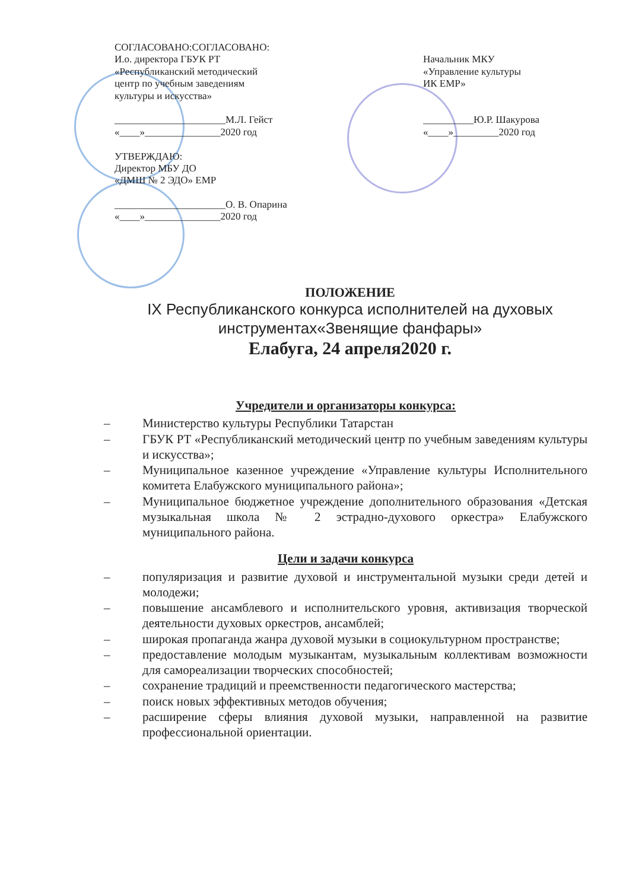СОГЛАСОВАНО:СОГЛАСОВАНО:
И.о. директора ГБУК РТ
«Республиканский методический
центр по учебным заведениям
культуры и искусства»
______________________М.Л. Гейст
«____»_______________2020 год
Начальник МКУ
«Управление культуры
ИК ЕМР»
__________Ю.Р. Шакурова
«____»_________2020 год
УТВЕРЖДАЮ:
Директор МБУ ДО
«ДМШ № 2 ЭДО» ЕМР
______________________О. В. Опарина
«____»_______________2020 год
ПОЛОЖЕНИЕ
IX Республиканского конкурса исполнителей на духовых инструментах«Звенящие фанфары»
Елабуга, 24 апреля2020 г.
Учредители и организаторы конкурса:
– Министерство культуры Республики Татарстан
– ГБУК РТ «Республиканский методический центр по учебным заведениям культуры и искусства»;
– Муниципальное казенное учреждение «Управление культуры Исполнительного комитета Елабужского муниципального района»;
– Муниципальное бюджетное учреждение дополнительного образования «Детская музыкальная школа № 2 эстрадно-духового оркестра» Елабужского муниципального района.
Цели и задачи конкурса
– популяризация и развитие духовой и инструментальной музыки среди детей и молодежи;
– повышение ансамблевого и исполнительского уровня, активизация творческой деятельности духовых оркестров, ансамблей;
– широкая пропаганда жанра духовой музыки в социокультурном пространстве;
– предоставление молодым музыкантам, музыкальным коллективам возможности для самореализации творческих способностей;
– сохранение традиций и преемственности педагогического мастерства;
– поиск новых эффективных методов обучения;
– расширение сферы влияния духовой музыки, направленной на развитие профессиональной ориентации.